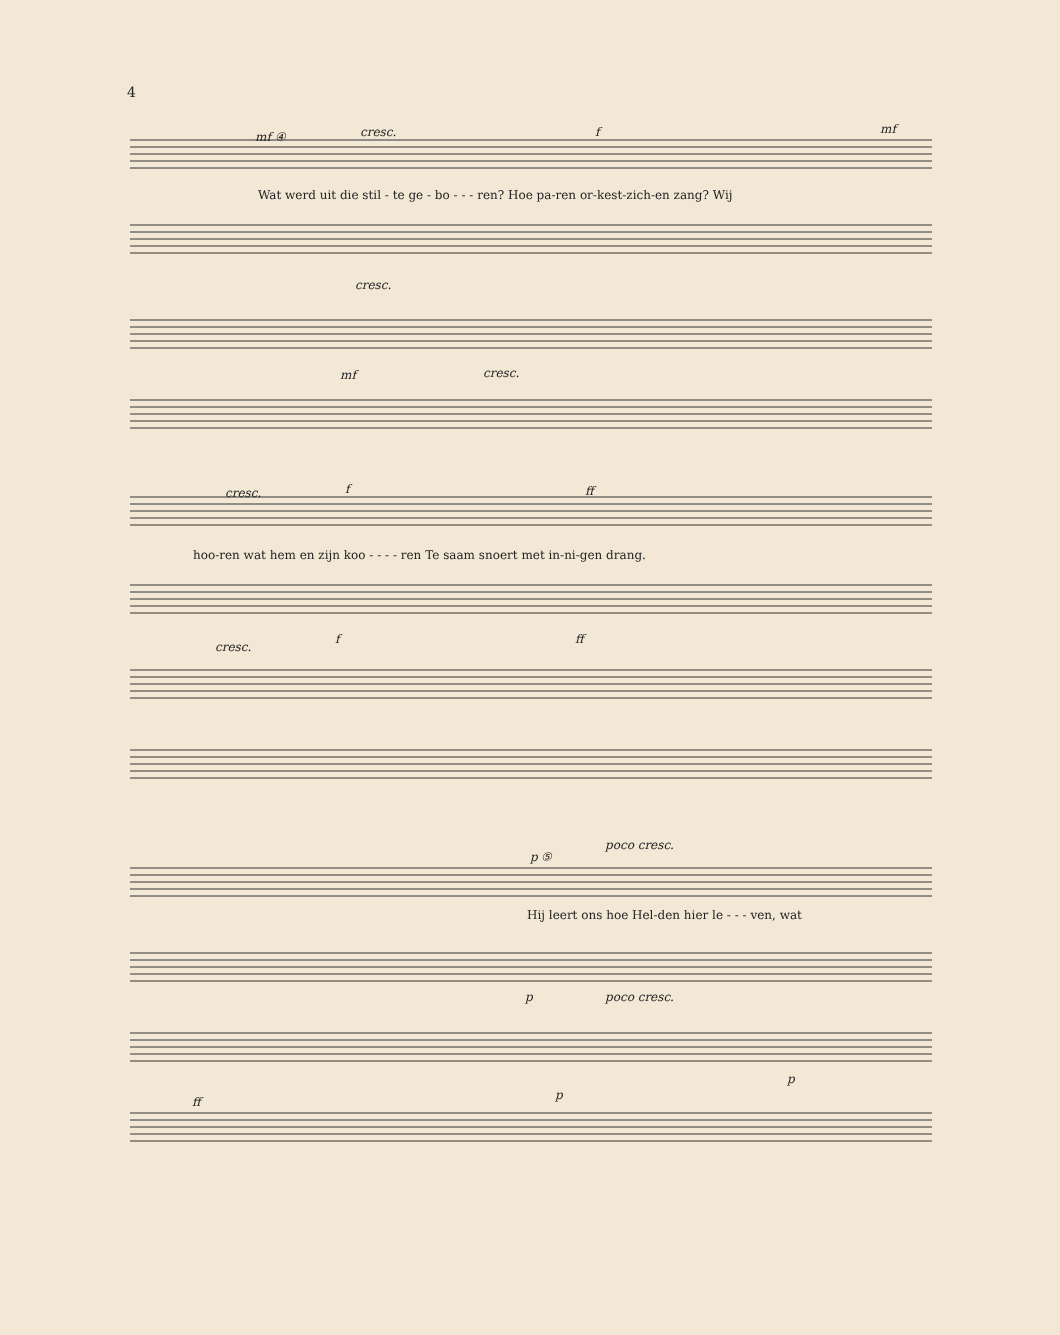4
mf ④ cresc. f mf
Wat werd uit die stil - te ge - bo - - - ren? Hoe pa-ren or-kest-zich-en zang? Wij
cresc.
mf cresc.
cresc. f ff
hoo-ren wat hem en zijn koo - - - - ren Te saam snoert met in-ni-gen drang.
f ff
cresc.
p ⑤
poco cresc.
Hij leert ons hoe Hel-den hier le - - - ven, wat
p poco cresc.
ff p
p